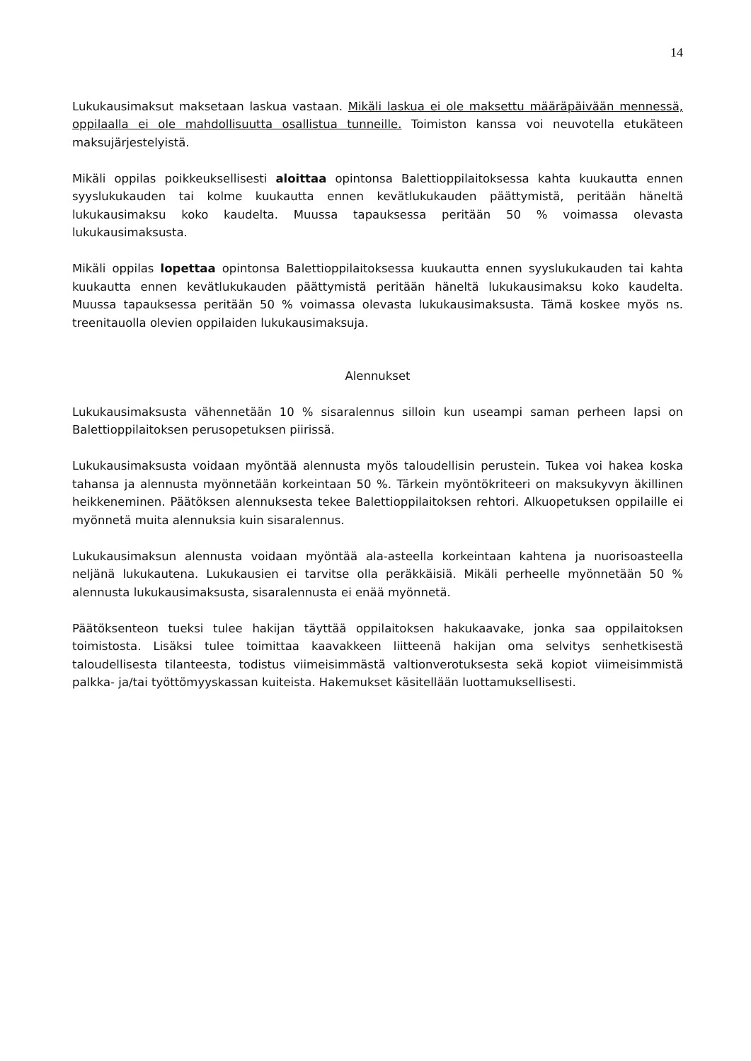14
Lukukausimaksut maksetaan laskua vastaan. Mikäli laskua ei ole maksettu määräpäivään mennessä, oppilaalla ei ole mahdollisuutta osallistua tunneille. Toimiston kanssa voi neuvotella etukäteen maksujärjestelyistä.
Mikäli oppilas poikkeuksellisesti aloittaa opintonsa Balettioppilaitoksessa kahta kuukautta ennen syyslukukauden tai kolme kuukautta ennen kevätlukukauden päättymistä, peritään häneltä lukukausimaksu koko kaudelta. Muussa tapauksessa peritään 50 % voimassa olevasta lukukausimaksusta.
Mikäli oppilas lopettaa opintonsa Balettioppilaitoksessa kuukautta ennen syyslukukauden tai kahta kuukautta ennen kevätlukukauden päättymistä peritään häneltä lukukausimaksu koko kaudelta. Muussa tapauksessa peritään 50 % voimassa olevasta lukukausimaksusta. Tämä koskee myös ns. treenitauolla olevien oppilaiden lukukausimaksuja.
Alennukset
Lukukausimaksusta vähennetään 10 % sisaralennus silloin kun useampi saman perheen lapsi on Balettioppilaitoksen perusopetuksen piirissä.
Lukukausimaksusta voidaan myöntää alennusta myös taloudellisin perustein. Tukea voi hakea koska tahansa ja alennusta myönnetään korkeintaan 50 %. Tärkein myöntökriteeri on maksukyvyn äkillinen heikkeneminen. Päätöksen alennuksesta tekee Balettioppilaitoksen rehtori. Alkuopetuksen oppilaille ei myönnetä muita alennuksia kuin sisaralennus.
Lukukausimaksun alennusta voidaan myöntää ala-asteella korkeintaan kahtena ja nuorisoasteella neljänä lukukautena. Lukukausien ei tarvitse olla peräkkäisiä. Mikäli perheelle myönnetään 50 % alennusta lukukausimaksusta, sisaralennusta ei enää myönnetä.
Päätöksenteon tueksi tulee hakijan täyttää oppilaitoksen hakukaavake, jonka saa oppilaitoksen toimistosta. Lisäksi tulee toimittaa kaavakkeen liitteenä hakijan oma selvitys senhetkisestä taloudellisesta tilanteesta, todistus viimeisimmästä valtionverotuksesta sekä kopiot viimeisimmistä palkka- ja/tai työttömyyskassan kuiteista. Hakemukset käsitellään luottamuksellisesti.